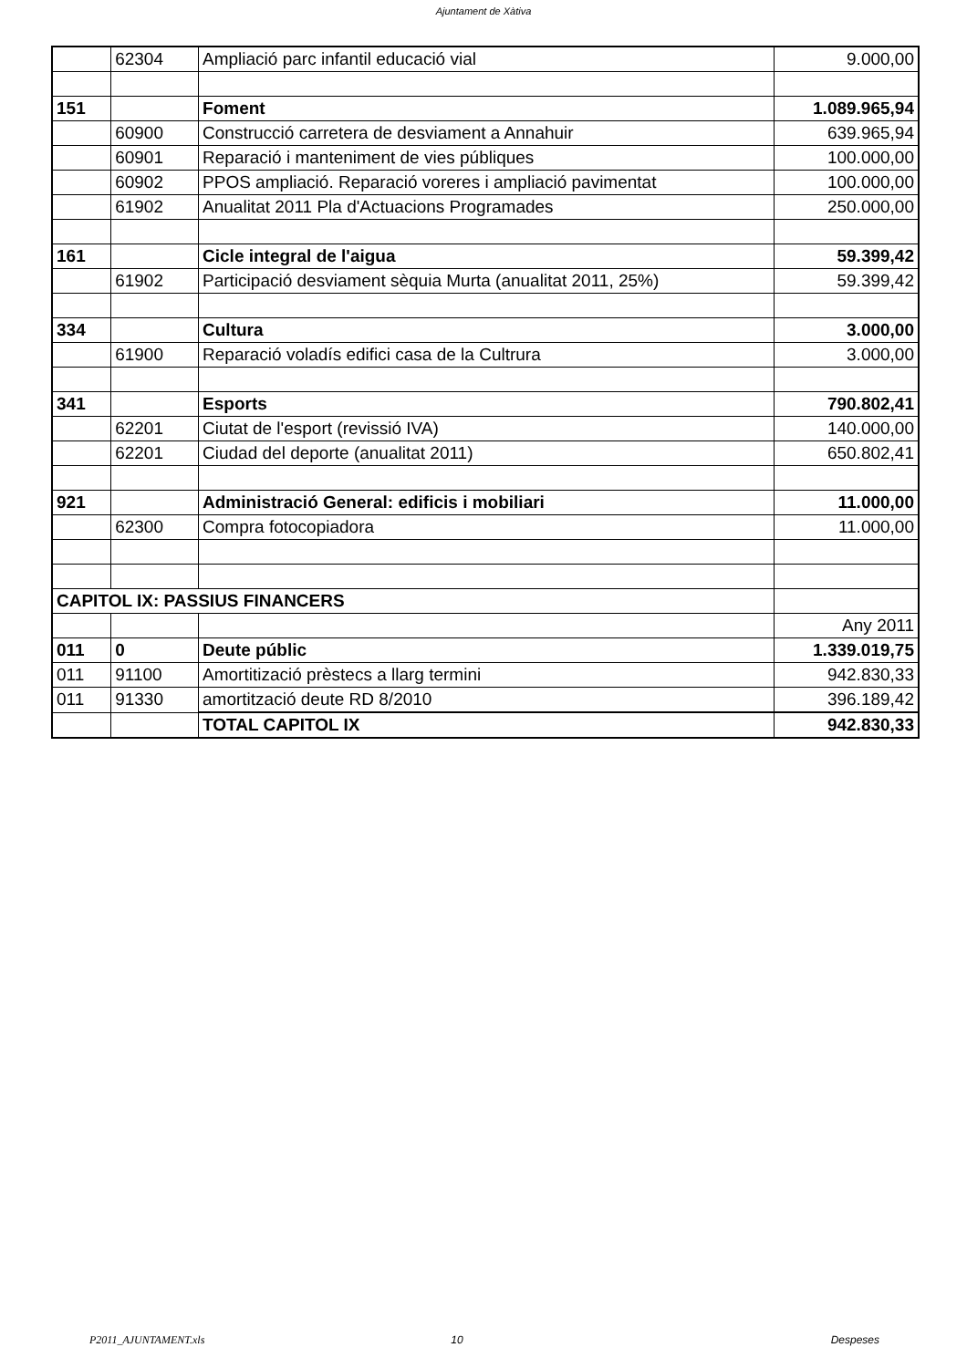Ajuntament de Xàtiva
| | 62304 | Ampliació parc infantil educació vial | 9.000,00 |
| 151 | | Foment | 1.089.965,94 |
| | 60900 | Construcció carretera de desviament a Annahuir | 639.965,94 |
| | 60901 | Reparació i manteniment de vies públiques | 100.000,00 |
| | 60902 | PPOS ampliació. Reparació voreres i ampliació pavimentat | 100.000,00 |
| | 61902 | Anualitat 2011 Pla d'Actuacions Programades | 250.000,00 |
| 161 | | Cicle integral de l'aigua | 59.399,42 |
| | 61902 | Participació desviament sèquia Murta (anualitat 2011, 25%) | 59.399,42 |
| 334 | | Cultura | 3.000,00 |
| | 61900 | Reparació voladís edifici casa de la Cultrura | 3.000,00 |
| 341 | | Esports | 790.802,41 |
| | 62201 | Ciutat de l'esport (revissió IVA) | 140.000,00 |
| | 62201 | Ciudad del deporte (anualitat 2011) | 650.802,41 |
| 921 | | Administració General: edificis i mobiliari | 11.000,00 |
| | 62300 | Compra fotocopiadora | 11.000,00 |
| CAPITOL IX: PASSIUS FINANCERS | | | |
| | | | Any 2011 |
| 011 | 0 | Deute públic | 1.339.019,75 |
| 011 | 91100 | Amortitizació prèstecs a llarg termini | 942.830,33 |
| 011 | 91330 | amortització deute RD 8/2010 | 396.189,42 |
| | | TOTAL CAPITOL IX | 942.830,33 |
P2011_AJUNTAMENT.xls 10 Despeses